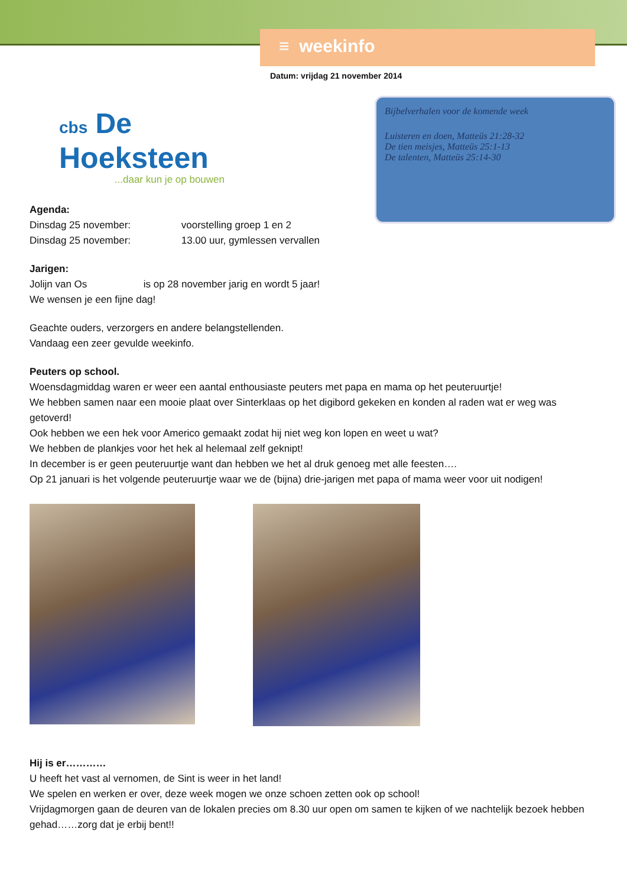≡ weekinfo
Datum: vrijdag 21 november 2014
cbs De
Hoeksteen
...daar kun je op bouwen
Bijbelverhalen voor de komende week
Luisteren en doen, Matteüs 21:28-32
De tien meisjes, Matteüs 25:1-13
De talenten, Matteüs 25:14-30
Agenda:
Dinsdag 25 november: voorstelling groep 1 en 2
Dinsdag 25 november: 13.00 uur, gymlessen vervallen
Jarigen:
Jolijn van Os is op 28 november jarig en wordt 5 jaar!
We wensen je een fijne dag!
Geachte ouders, verzorgers en andere belangstellenden.
Vandaag een zeer gevulde weekinfo.
Peuters op school.
Woensdagmiddag waren er weer een aantal enthousiaste peuters met papa en mama op het peuteruurtje!
We hebben samen naar een mooie plaat over Sinterklaas op het digibord gekeken en konden al raden wat er weg was getoverd!
Ook hebben we een hek voor Americo gemaakt zodat hij niet weg kon lopen en weet u wat?
We hebben de plankjes voor het hek al helemaal zelf geknipt!
In december is er geen peuteruurtje want dan hebben we het al druk genoeg met alle feesten….
Op 21 januari is het volgende peuteruurtje waar we de (bijna) drie-jarigen met papa of mama weer voor uit nodigen!
Hij is er…………
U heeft het vast al vernomen, de Sint is weer in het land!
We spelen en werken er over, deze week mogen we onze schoen zetten ook op school!
Vrijdagmorgen gaan de deuren van de lokalen precies om 8.30 uur open om samen te kijken of we nachtelijk bezoek hebben gehad……zorg dat je erbij bent!!